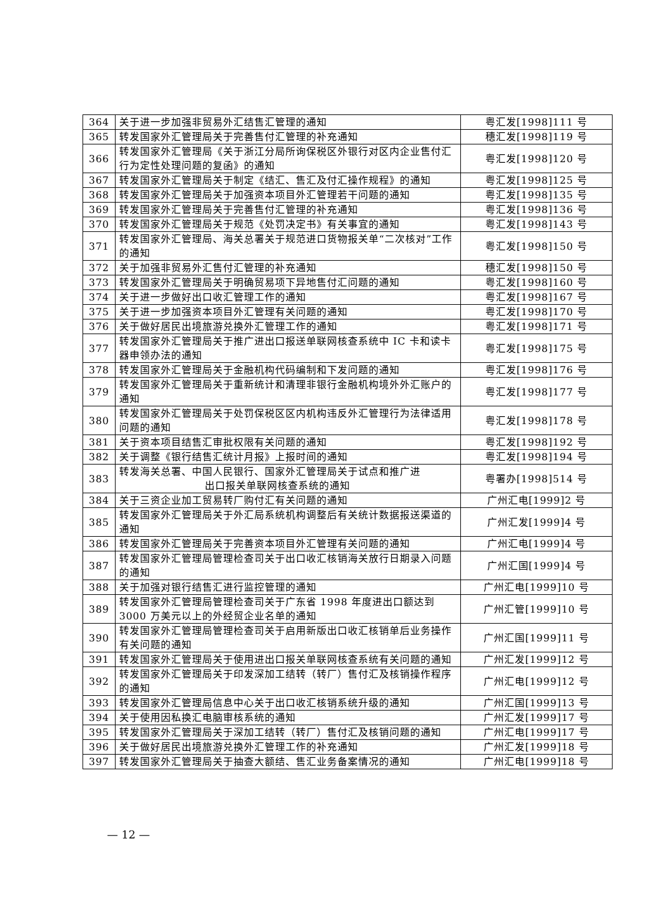| 364 | 关于进一步加强非贸易外汇结售汇管理的通知 | 粤汇发[1998]111 号 |
| 365 | 转发国家外汇管理局关于完善售付汇管理的补充通知 | 穗汇发[1998]119 号 |
| 366 | 转发国家外汇管理局《关于浙江分局所询保税区外银行对区内企业售付汇行为定性处理问题的复函》的通知 | 粤汇发[1998]120 号 |
| 367 | 转发国家外汇管理局关于制定《结汇、售汇及付汇操作规程》的通知 | 粤汇发[1998]125 号 |
| 368 | 转发国家外汇管理局关于加强资本项目外汇管理若干问题的通知 | 粤汇发[1998]135 号 |
| 369 | 转发国家外汇管理局关于完善售付汇管理的补充通知 | 粤汇发[1998]136 号 |
| 370 | 转发国家外汇管理局关于规范《处罚决定书》有关事宜的通知 | 粤汇发[1998]143 号 |
| 371 | 转发国家外汇管理局、海关总署关于规范进口货物报关单“二次核对”工作的通知 | 粤汇发[1998]150 号 |
| 372 | 关于加强非贸易外汇售付汇管理的补充通知 | 穗汇发[1998]150 号 |
| 373 | 转发国家外汇管理局关于明确贸易项下异地售付汇问题的通知 | 粤汇发[1998]160 号 |
| 374 | 关于进一步做好出口收汇管理工作的通知 | 粤汇发[1998]167 号 |
| 375 | 关于进一步加强资本项目外汇管理有关问题的通知 | 粤汇发[1998]170 号 |
| 376 | 关于做好居民出境旅游兑换外汇管理工作的通知 | 粤汇发[1998]171 号 |
| 377 | 转发国家外汇管理局关于推广进出口报送单联网核查系统中 IC 卡和读卡器申领办法的通知 | 粤汇发[1998]175 号 |
| 378 | 转发国家外汇管理局关于金融机构代码编制和下发问题的通知 | 粤汇发[1998]176 号 |
| 379 | 转发国家外汇管理局关于重新统计和清理非银行金融机构境外外汇账户的通知 | 粤汇发[1998]177 号 |
| 380 | 转发国家外汇管理局关于处罚保税区区内机构违反外汇管理行为法律适用问题的通知 | 粤汇发[1998]178 号 |
| 381 | 关于资本项目结售汇审批权限有关问题的通知 | 粤汇发[1998]192 号 |
| 382 | 关于调整《银行结售汇统计月报》上报时间的通知 | 粤汇发[1998]194 号 |
| 383 | 转发海关总署、中国人民银行、国家外汇管理局关于试点和推广进 出口报关单联网核查系统的通知 | 粤署办[1998]514 号 |
| 384 | 关于三资企业加工贸易转厂购付汇有关问题的通知 | 广州汇电[1999]2 号 |
| 385 | 转发国家外汇管理局关于外汇局系统机构调整后有关统计数据报送渠道的通知 | 广州汇发[1999]4 号 |
| 386 | 转发国家外汇管理局关于完善资本项目外汇管理有关问题的通知 | 广州汇电[1999]4 号 |
| 387 | 转发国家外汇管理局管理检查司关于出口收汇核销海关放行日期录入问题的通知 | 广州汇国[1999]4 号 |
| 388 | 关于加强对银行结售汇进行监控管理的通知 | 广州汇电[1999]10 号 |
| 389 | 转发国家外汇管理局管理检查司关于广东省 1998 年度进出口额达到 3000 万美元以上的外经贸企业名单的通知 | 广州汇管[1999]10 号 |
| 390 | 转发国家外汇管理局管理检查司关于启用新版出口收汇核销单后业务操作有关问题的通知 | 广州汇国[1999]11 号 |
| 391 | 转发国家外汇管理局关于使用进出口报关单联网核查系统有关问题的通知 | 广州汇发[1999]12 号 |
| 392 | 转发国家外汇管理局关于印发深加工结转（转厂）售付汇及核销操作程序的通知 | 广州汇电[1999]12 号 |
| 393 | 转发国家外汇管理局信息中心关于出口收汇核销系统升级的通知 | 广州汇国[1999]13 号 |
| 394 | 关于使用因私换汇电脑审核系统的通知 | 广州汇发[1999]17 号 |
| 395 | 转发国家外汇管理局关于深加工结转（转厂）售付汇及核销问题的通知 | 广州汇电[1999]17 号 |
| 396 | 关于做好居民出境旅游兑换外汇管理工作的补充通知 | 广州汇发[1999]18 号 |
| 397 | 转发国家外汇管理局关于抽查大额结、售汇业务备案情况的通知 | 广州汇电[1999]18 号 |
— 12 —